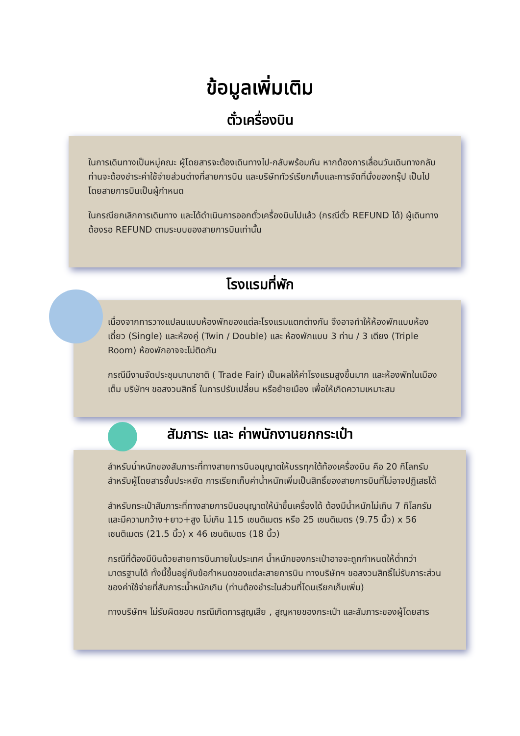ข้อมูลเพิ่มเติม
ตั๋วเครื่องบิน
ในการเดินทางเป็นหมู่คณะ ผู้โดยสารจะต้องเดินทางไป-กลับพร้อมกัน หากต้องการเลื่อนวันเดินทางกลับ ท่านจะต้องชำระค่าใช้จ่ายส่วนต่างที่สายการบิน และบริษัททัวร์เรียกเก็บและการจัดที่นั่งของกรุ๊ป เป็นไปโดยสายการบินเป็นผู้กำหนด
ในกรณียกเลิกการเดินทาง และได้ดำเนินการออกตั๋วเครื่องบินไปแล้ว (กรณีตั๋ว REFUND ได้) ผู้เดินทางต้องรอ REFUND ตามระบบของสายการบินเท่านั้น
โรงแรมที่พัก
เนื่องจากการวางแปลนแบบห้องพักของแต่ละโรงแรมแตกต่างกัน จึงอาจทำให้ห้องพักแบบห้องเดี่ยว (Single) และห้องคู่ (Twin / Double) และ ห้องพักแบบ 3 ท่าน / 3 เตียง (Triple Room) ห้องพักอาจจะไม่ติดกัน
กรณีมีงานจัดประชุมนานาชาติ ( Trade Fair) เป็นผลให้ค่าโรงแรมสูงขึ้นมาก และห้องพักในเมืองเต็ม บริษัทฯ ขอสงวนสิทธิ์ ในการปรับเปลี่ยน หรือย้ายเมือง เพื่อให้เกิดความเหมาะสม
สัมภาระ และ ค่าพนักงานยกกระเป๋า
สำหรับน้ำหนักของสัมภาระที่ทางสายการบินอนุญาตให้บรรทุกใต้ท้องเครื่องบิน คือ 20 กิโลกรัม สำหรับผู้โดยสารชั้นประหยัด การเรียกเก็บค่าน้ำหนักเพิ่มเป็นสิทธิ์ของสายการบินที่ไม่อาจปฏิเสธได้
สำหรับกระเป๋าสัมภาระที่ทางสายการบินอนุญาตให้นำขึ้นเครื่องได้ ต้องมีน้ำหนักไม่เกิน 7 กิโลกรัม และมีความกว้าง+ยาว+สูง ไม่เกิน 115 เซนติเมตร หรือ 25 เซนติเมตร (9.75 นิ้ว) x 56 เซนติเมตร (21.5 นิ้ว) x 46 เซนติเมตร (18 นิ้ว)
กรณีที่ต้องมีบินด้วยสายการบินภายในประเทศ น้ำหนักของกระเป๋าอาจจะถูกกำหนดให้ต่ำกว่ามาตรฐานได้ ทั้งนี้ขึ้นอยู่กับข้อกำหนดของแต่ละสายการบิน ทางบริษัทฯ ขอสงวนสิทธิ์ไม่รับภาระส่วนของค่าใช้จ่ายที่สัมภาระน้ำหนักเกิน (ท่านต้องชำระในส่วนที่โดนเรียกเก็บเพิ่ม)
ทางบริษัทฯ ไม่รับผิดชอบ กรณีเกิดการสูญเสีย , สูญหายของกระเป๋า และสัมภาระของผู้โดยสาร